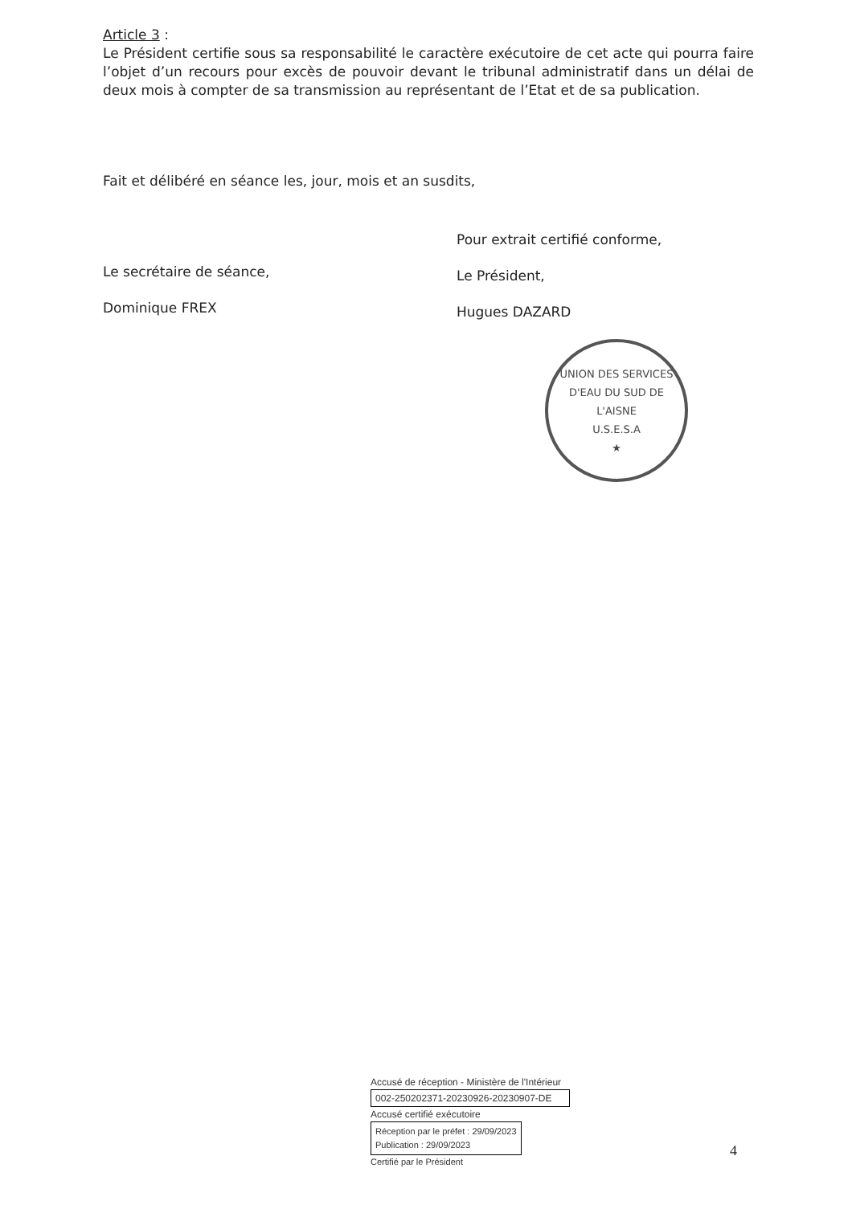Article 3 :
Le Président certifie sous sa responsabilité le caractère exécutoire de cet acte qui pourra faire l’objet d’un recours pour excès de pouvoir devant le tribunal administratif dans un délai de deux mois à compter de sa transmission au représentant de l’Etat et de sa publication.
Fait et délibéré en séance les, jour, mois et an susdits,
Le secrétaire de séance,
Dominique FREX
Pour extrait certifié conforme,
Le Président,
Hugues DAZARD
UNION DES SERVICES D'EAU DU SUD DE L'AISNE
U.S.E.S.A
★
Accusé de réception - Ministère de l'Intérieur
002-250202371-20230926-20230907-DE
Accusé certifié exécutoire
Réception par le préfet : 29/09/2023
Publication : 29/09/2023
Certifié par le Président
4